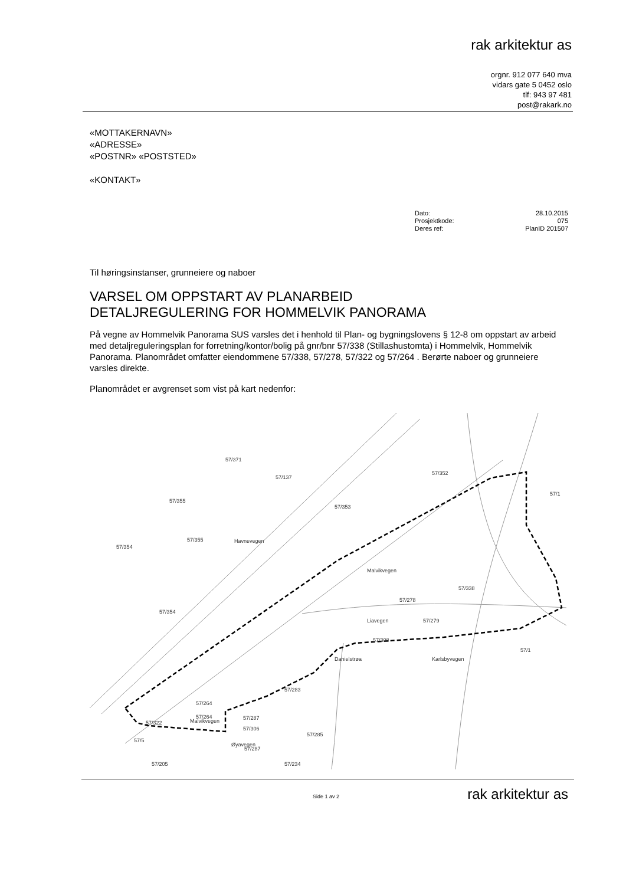rak arkitektur as
orgnr. 912 077 640 mva
vidars gate 5 0452 oslo
tlf: 943 97 481
post@rakark.no
«MOTTAKERNAVN»
«ADRESSE»
«POSTNR» «POSTSTED»
«KONTAKT»
| Dato: | 28.10.2015 |
| Prosjektkode: | 075 |
| Deres ref: | PlanID 201507 |
Til høringsinstanser, grunneiere og naboer
VARSEL OM OPPSTART AV PLANARBEID
DETALJREGULERING FOR HOMMELVIK PANORAMA
På vegne av Hommelvik Panorama SUS varsles det i henhold til Plan- og bygningslovens § 12-8 om oppstart av arbeid med detaljreguleringsplan for forretning/kontor/bolig på gnr/bnr 57/338 (Stillashustomta) i Hommelvik, Hommelvik Panorama. Planområdet omfatter eiendommene 57/338, 57/278, 57/322 og 57/264 . Berørte naboer og grunneiere varsles direkte.
Planområdet er avgrenset som vist på kart nedenfor:
57/371
57/137
57/352
57/1
57/355
57/353
57/355
57/354
Havnevegen
57/338
57/278
Liavegen
57/279
57/354
57/308
57/1
Malvikvegen
Karlsbyvegen
Danielstrøa
57/283
57/264
57/264
57/287
Malvikvegen
57/322
57/306
57/285
57/5
57/287
Øyavegen
57/205
57/234
rak arkitektur as Side 1 av 2